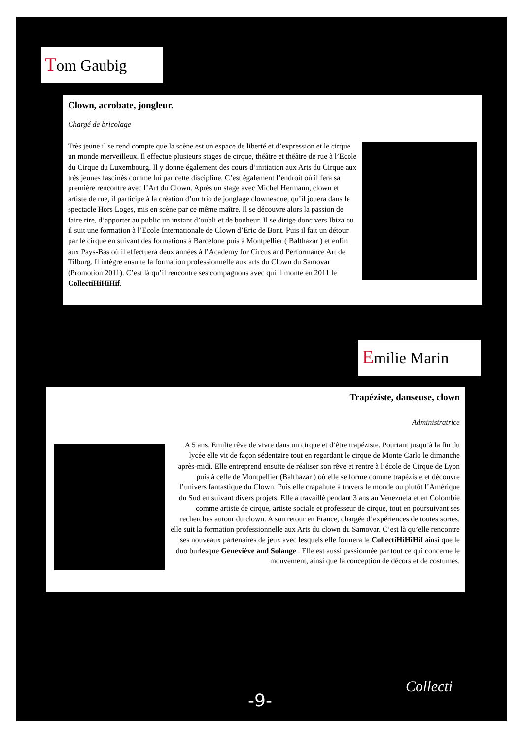Tom Gaubig
Clown, acrobate, jongleur.
Chargé de bricolage
Très jeune il se rend compte que la scène est un espace de liberté et d’expression et le cirque un monde merveilleux. Il effectue plusieurs stages de cirque, théâtre et théâtre de rue à l’Ecole du Cirque du Luxembourg. Il y donne également des cours d’initiation aux Arts du Cirque aux très jeunes fascinés comme lui par cette discipline. C’est également l’endroit où il fera sa première rencontre avec l’Art du Clown. Après un stage avec Michel Hermann, clown et artiste de rue, il participe à la création d’un trio de jonglage clownesque, qu’il jouera dans le spectacle Hors Loges, mis en scène par ce même maître. Il se découvre alors la passion de faire rire, d’apporter au public un instant d’oubli et de bonheur. Il se dirige donc vers Ibiza ou il suit une formation à l’Ecole Internationale de Clown d’Eric de Bont. Puis il fait un détour par le cirque en suivant des formations à Barcelone puis à Montpellier ( Balthazar ) et enfin aux Pays-Bas où il effectuera deux années à l’Academy for Circus and Performance Art de Tilburg. Il intègre ensuite la formation professionnelle aux arts du Clown du Samovar (Promotion 2011). C’est là qu’il rencontre ses compagnons avec qui il monte en 2011 le CollectiHiHiHif.
Emilie Marin
Trapéziste, danseuse, clown
Administratrice
A 5 ans, Emilie rêve de vivre dans un cirque et d’être trapéziste. Pourtant jusqu’à la fin du lycée elle vit de façon sédentaire tout en regardant le cirque de Monte Carlo le dimanche après-midi. Elle entreprend ensuite de réaliser son rêve et rentre à l’école de Cirque de Lyon puis à celle de Montpellier (Balthazar ) où elle se forme comme trapéziste et découvre l’univers fantastique du Clown. Puis elle crapahute à travers le monde ou plutôt l’Amérique du Sud en suivant divers projets. Elle a travaillé pendant 3 ans au Venezuela et en Colombie comme artiste de cirque, artiste sociale et professeur de cirque, tout en poursuivant ses recherches autour du clown. A son retour en France, chargée d’expériences de toutes sortes, elle suit la formation professionnelle aux Arts du clown du Samovar. C’est là qu’elle rencontre ses nouveaux partenaires de jeux avec lesquels elle formera le CollectiHiHiHif ainsi que le duo burlesque Geneviève and Solange . Elle est aussi passionnée par tout ce qui concerne le mouvement, ainsi que la conception de décors et de costumes.
-9-
Collecti